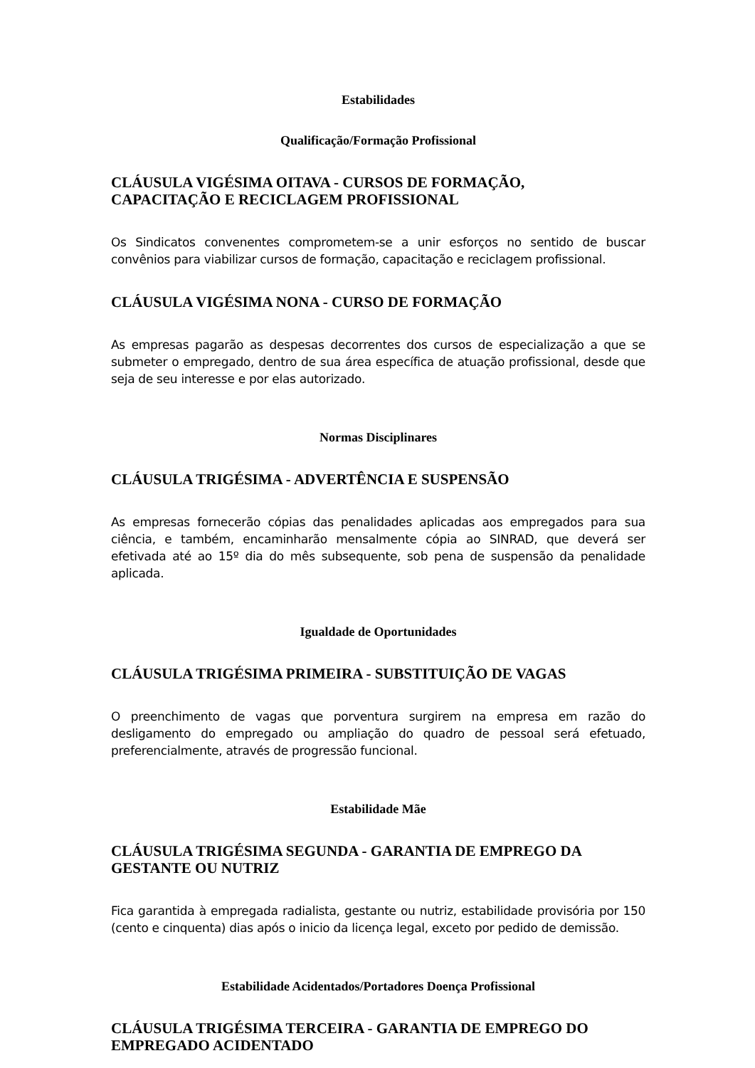Estabilidades
Qualificação/Formação Profissional
CLÁUSULA VIGÉSIMA OITAVA - CURSOS DE FORMAÇÃO,
CAPACITAÇÃO E RECICLAGEM PROFISSIONAL
Os Sindicatos convenentes comprometem-se a unir esforços no sentido de buscar convênios para viabilizar cursos de formação, capacitação e reciclagem profissional.
CLÁUSULA VIGÉSIMA NONA - CURSO DE FORMAÇÃO
As empresas pagarão as despesas decorrentes dos cursos de especialização a que se submeter o empregado, dentro de sua área específica de atuação profissional, desde que seja de seu interesse e por elas autorizado.
Normas Disciplinares
CLÁUSULA TRIGÉSIMA - ADVERTÊNCIA E SUSPENSÃO
As empresas fornecerão cópias das penalidades aplicadas aos empregados para sua ciência, e também, encaminharão mensalmente cópia ao SINRAD, que deverá ser efetivada até ao 15º dia do mês subsequente, sob pena de suspensão da penalidade aplicada.
Igualdade de Oportunidades
CLÁUSULA TRIGÉSIMA PRIMEIRA - SUBSTITUIÇÃO DE VAGAS
O preenchimento de vagas que porventura surgirem na empresa em razão do desligamento do empregado ou ampliação do quadro de pessoal será efetuado, preferencialmente, através de progressão funcional.
Estabilidade Mãe
CLÁUSULA TRIGÉSIMA SEGUNDA - GARANTIA DE EMPREGO DA
GESTANTE OU NUTRIZ
Fica garantida à empregada radialista, gestante ou nutriz, estabilidade provisória por 150 (cento e cinquenta) dias após o inicio da licença legal, exceto por pedido de demissão.
Estabilidade Acidentados/Portadores Doença Profissional
CLÁUSULA TRIGÉSIMA TERCEIRA - GARANTIA DE EMPREGO DO
EMPREGADO ACIDENTADO